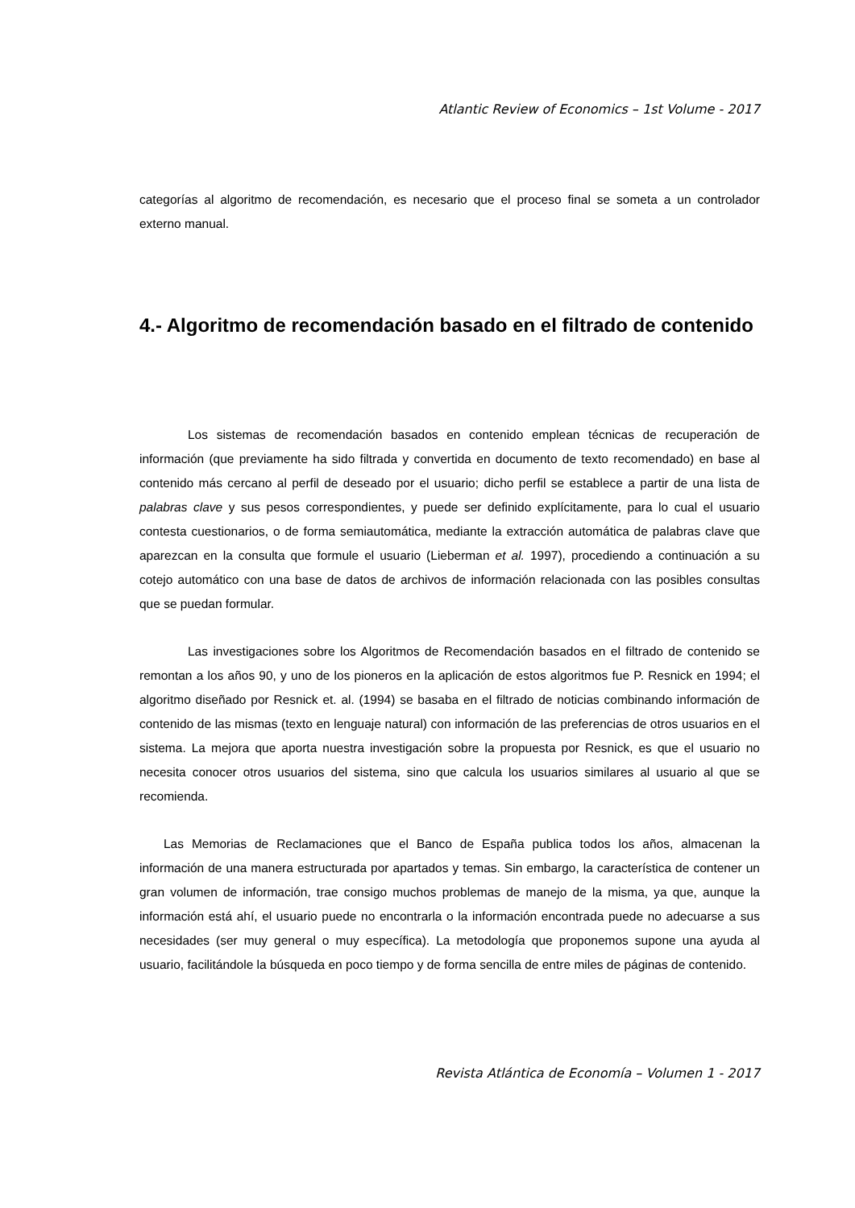Atlantic Review of Economics – 1st Volume - 2017
categorías al algoritmo de recomendación, es necesario que el proceso final se someta a un controlador externo manual.
4.- Algoritmo de recomendación basado en el filtrado de contenido
Los sistemas de recomendación basados en contenido emplean técnicas de recuperación de información (que previamente ha sido filtrada y convertida en documento de texto recomendado) en base al contenido más cercano al perfil de deseado por el usuario; dicho perfil se establece a partir de una lista de palabras clave y sus pesos correspondientes, y puede ser definido explícitamente, para lo cual el usuario contesta cuestionarios, o de forma semiautomática, mediante la extracción automática de palabras clave que aparezcan en la consulta que formule el usuario (Lieberman et al. 1997), procediendo a continuación a su cotejo automático con una base de datos de archivos de información relacionada con las posibles consultas que se puedan formular.
Las investigaciones sobre los Algoritmos de Recomendación basados en el filtrado de contenido se remontan a los años 90, y uno de los pioneros en la aplicación de estos algoritmos fue P. Resnick en 1994; el algoritmo diseñado por Resnick et. al. (1994) se basaba en el filtrado de noticias combinando información de contenido de las mismas (texto en lenguaje natural) con información de las preferencias de otros usuarios en el sistema. La mejora que aporta nuestra investigación sobre la propuesta por Resnick, es que el usuario no necesita conocer otros usuarios del sistema, sino que calcula los usuarios similares al usuario al que se recomienda.
Las Memorias de Reclamaciones que el Banco de España publica todos los años, almacenan la información de una manera estructurada por apartados y temas. Sin embargo, la característica de contener un gran volumen de información, trae consigo muchos problemas de manejo de la misma, ya que, aunque la información está ahí, el usuario puede no encontrarla o la información encontrada puede no adecuarse a sus necesidades (ser muy general o muy específica). La metodología que proponemos supone una ayuda al usuario, facilitándole la búsqueda en poco tiempo y de forma sencilla de entre miles de páginas de contenido.
Revista Atlántica de Economía – Volumen 1 - 2017